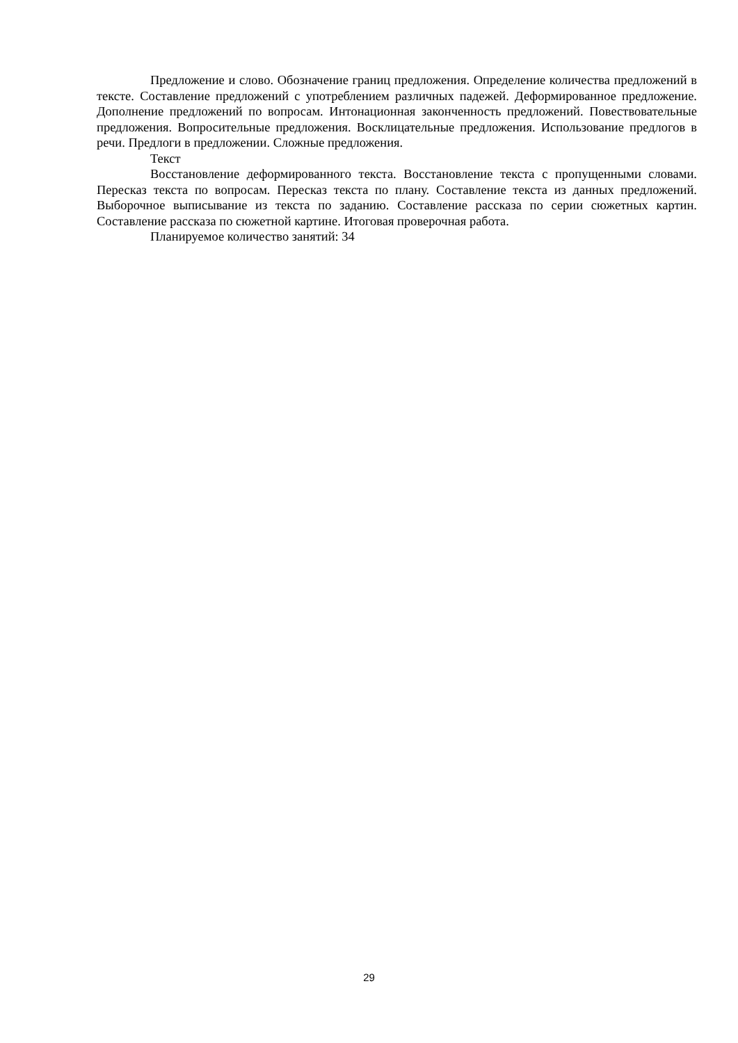Предложение и слово. Обозначение границ предложения. Определение количества предложений в тексте. Составление предложений с употреблением различных падежей. Деформированное предложение. Дополнение предложений по вопросам. Интонационная законченность предложений. Повествовательные предложения. Вопросительные предложения. Восклицательные предложения. Использование предлогов в речи. Предлоги в предложении. Сложные предложения.
Текст
Восстановление деформированного текста. Восстановление текста с пропущенными словами. Пересказ текста по вопросам. Пересказ текста по плану. Составление текста из данных предложений. Выборочное выписывание из текста по заданию. Составление рассказа по серии сюжетных картин. Составление рассказа по сюжетной картине. Итоговая проверочная работа.
Планируемое количество занятий: 34
29